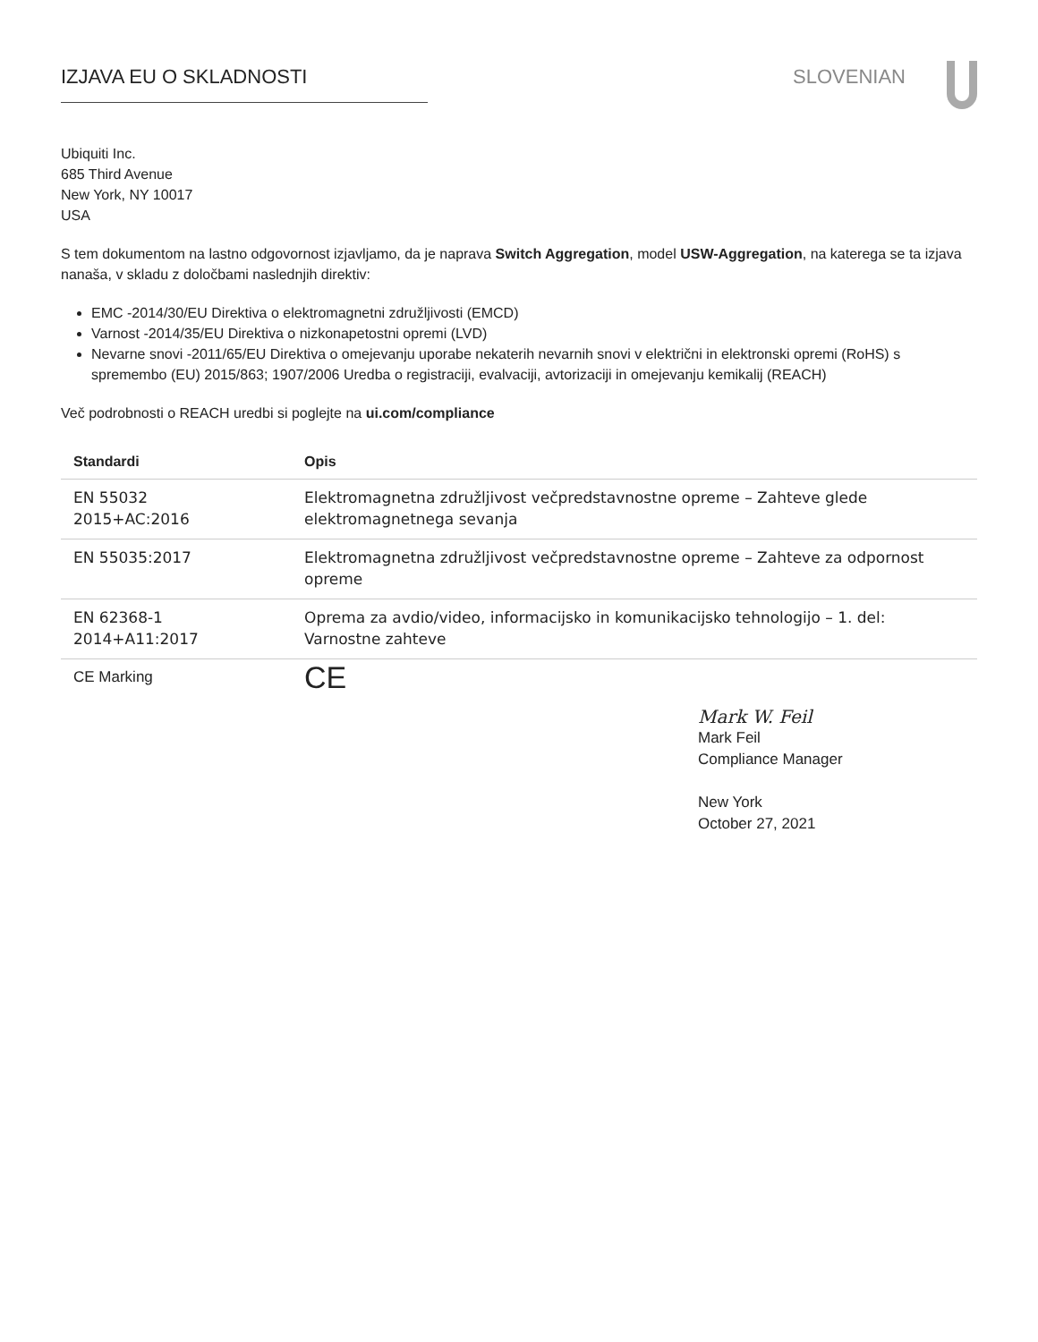IZJAVA EU O SKLADNOSTI SLOVENIAN
Ubiquiti Inc.
685 Third Avenue
New York, NY 10017
USA
S tem dokumentom na lastno odgovornost izjavljamo, da je naprava Switch Aggregation, model USW-Aggregation, na katerega se ta izjava nanaša, v skladu z določbami naslednjih direktiv:
EMC -2014/30/EU Direktiva o elektromagnetni združljivosti (EMCD)
Varnost -2014/35/EU Direktiva o nizkonapetostni opremi (LVD)
Nevarne snovi -2011/65/EU Direktiva o omejevanju uporabe nekaterih nevarnih snovi v električni in elektronski opremi (RoHS) s spremembo (EU) 2015/863; 1907/2006 Uredba o registraciji, evalvaciji, avtorizaciji in omejevanju kemikalij (REACH)
Več podrobnosti o REACH uredbi si poglejte na ui.com/compliance
| Standardi | Opis |
| --- | --- |
| EN 55032 2015+AC:2016 | Elektromagnetna združljivost večpredstavnostne opreme – Zahteve glede elektromagnetnega sevanja |
| EN 55035:2017 | Elektromagnetna združljivost večpredstavnostne opreme – Zahteve za odpornost opreme |
| EN 62368-1 2014+A11:2017 | Oprema za avdio/video, informacijsko in komunikacijsko tehnologijo – 1. del: Varnostne zahteve |
| CE Marking | CE |
Mark W. Feil
Mark Feil
Compliance Manager
New York
October 27, 2021